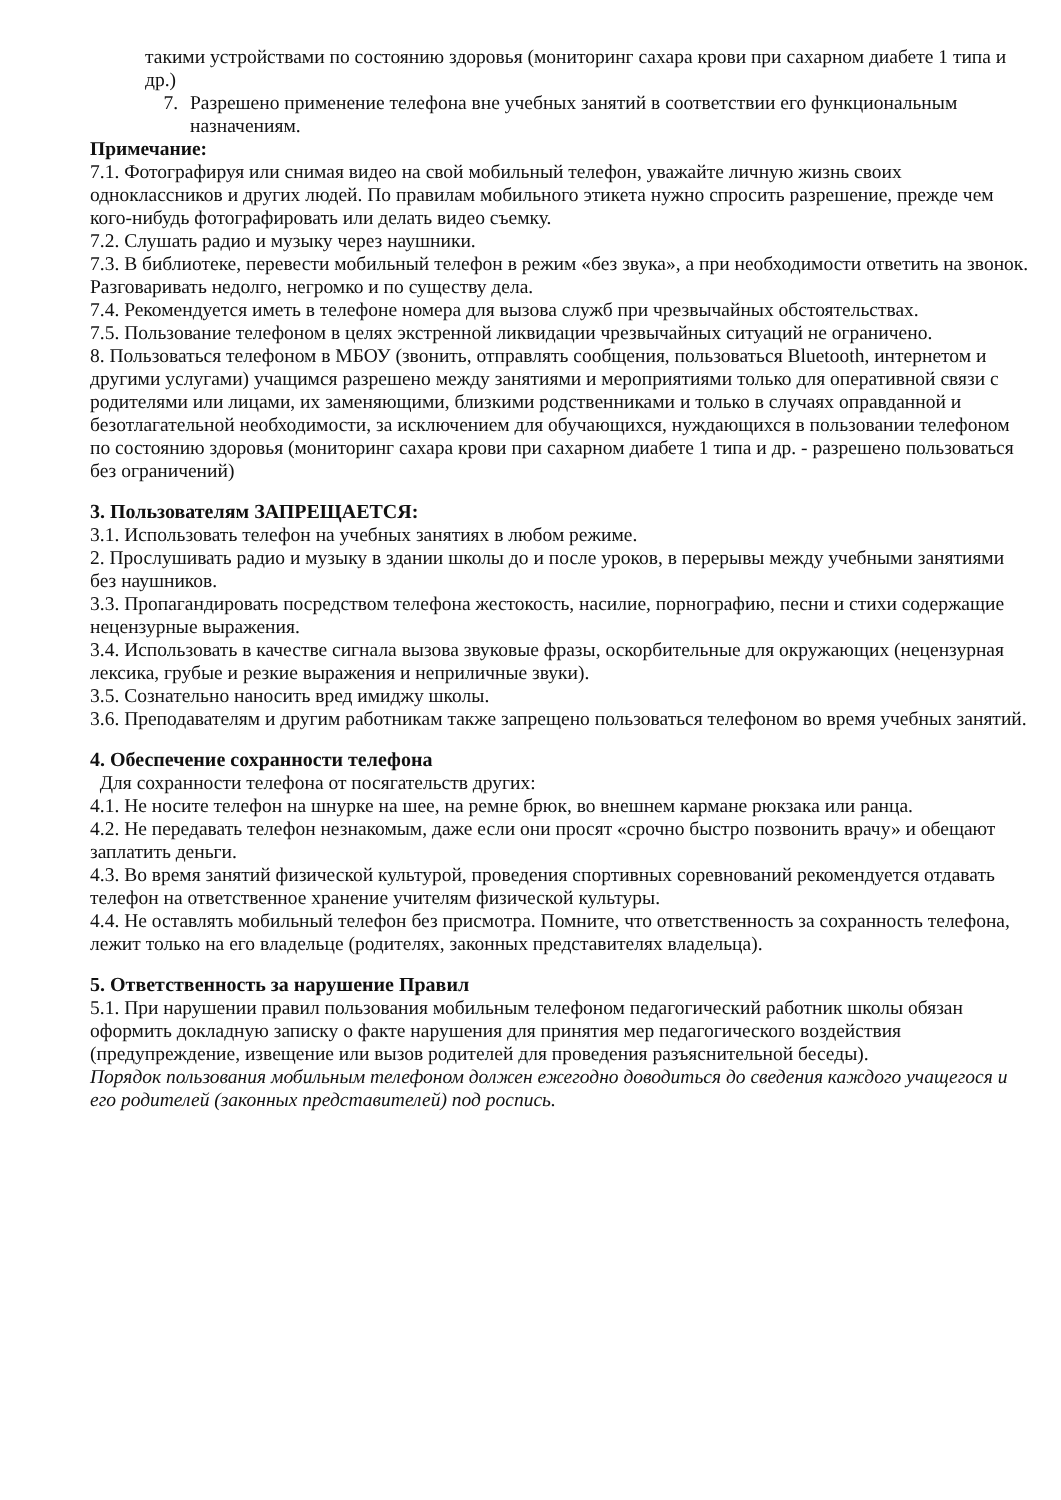такими устройствами по состоянию здоровья (мониторинг сахара крови при сахарном диабете 1 типа и др.)
7. Разрешено применение телефона вне учебных занятий в соответствии его функциональным назначениям.
Примечание:
7.1. Фотографируя или снимая видео на свой мобильный телефон, уважайте личную жизнь своих одноклассников и других людей. По правилам мобильного этикета нужно спросить разрешение, прежде чем кого-нибудь фотографировать или делать видео съемку.
7.2. Слушать радио и музыку через наушники.
7.3. В библиотеке, перевести мобильный телефон в режим «без звука», а при необходимости ответить на звонок. Разговаривать недолго, негромко и по существу дела.
7.4. Рекомендуется иметь в телефоне номера для вызова служб при чрезвычайных обстоятельствах.
7.5. Пользование телефоном в целях экстренной ликвидации чрезвычайных ситуаций не ограничено.
8. Пользоваться телефоном в МБОУ (звонить, отправлять сообщения, пользоваться Bluetooth, интернетом и другими услугами) учащимся разрешено между занятиями и мероприятиями только для оперативной связи с родителями или лицами, их заменяющими, близкими родственниками и только в случаях оправданной и безотлагательной необходимости, за исключением для обучающихся, нуждающихся в пользовании телефоном по состоянию здоровья (мониторинг сахара крови при сахарном диабете 1 типа и др. - разрешено пользоваться без ограничений)
3. Пользователям ЗАПРЕЩАЕТСЯ:
3.1. Использовать телефон на учебных занятиях в любом режиме.
2. Прослушивать радио и музыку в здании школы до и после уроков, в перерывы между учебными занятиями без наушников.
3.3. Пропагандировать посредством телефона жестокость, насилие, порнографию, песни и стихи содержащие нецензурные выражения.
3.4. Использовать в качестве сигнала вызова звуковые фразы, оскорбительные для окружающих (нецензурная лексика, грубые и резкие выражения и неприличные звуки).
3.5. Сознательно наносить вред имиджу школы.
3.6. Преподавателям и другим работникам также запрещено пользоваться телефоном во время учебных занятий.
4. Обеспечение сохранности телефона
Для сохранности телефона от посягательств других:
4.1. Не носите телефон на шнурке на шее, на ремне брюк, во внешнем кармане рюкзака или ранца.
4.2. Не передавать телефон незнакомым, даже если они просят «срочно быстро позвонить врачу» и обещают заплатить деньги.
4.3. Во время занятий физической культурой, проведения спортивных соревнований рекомендуется отдавать телефон на ответственное хранение учителям физической культуры.
4.4. Не оставлять мобильный телефон без присмотра. Помните, что ответственность за сохранность телефона, лежит только на его владельце (родителях, законных представителях владельца).
5. Ответственность за нарушение Правил
5.1. При нарушении правил пользования мобильным телефоном педагогический работник школы обязан оформить докладную записку о факте нарушения для принятия мер педагогического воздействия (предупреждение, извещение или вызов родителей для проведения разъяснительной беседы).
Порядок пользования мобильным телефоном должен ежегодно доводиться до сведения каждого учащегося и его родителей (законных представителей) под роспись.